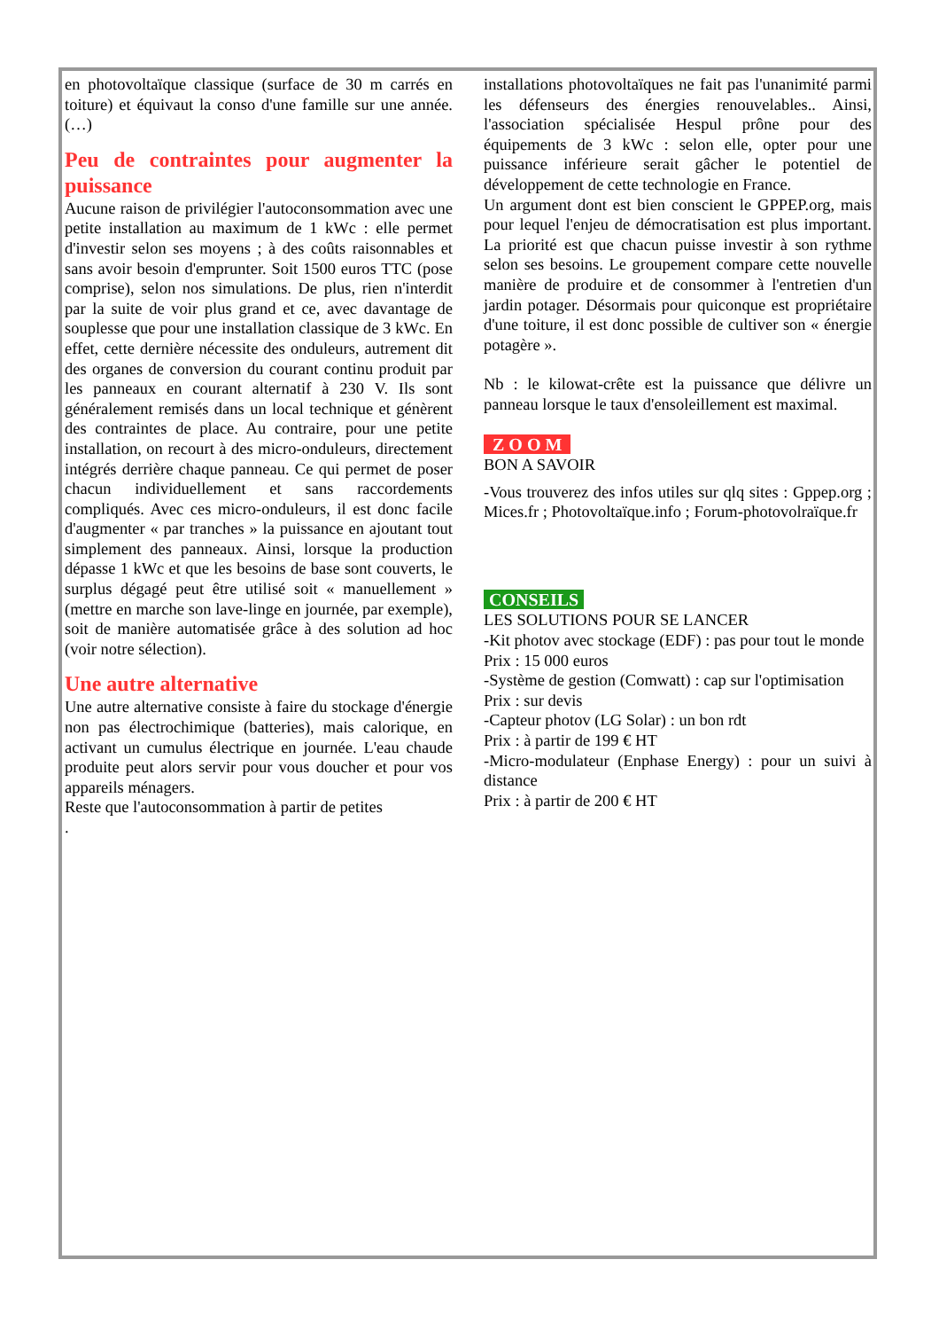en photovoltaïque classique (surface de 30 m carrés en toiture) et équivaut la conso d'une famille sur une année. (…)
Peu de contraintes pour augmenter la puissance
Aucune raison de privilégier l'autoconsommation avec une petite installation au maximum de 1 kWc : elle permet d'investir selon ses moyens ; à des coûts raisonnables et sans avoir besoin d'emprunter. Soit 1500 euros TTC (pose comprise), selon nos simulations. De plus, rien n'interdit par la suite de voir plus grand et ce, avec davantage de souplesse que pour une installation classique de 3 kWc. En effet, cette dernière nécessite des onduleurs, autrement dit des organes de conversion du courant continu produit par les panneaux en courant alternatif à 230 V. Ils sont généralement remisés dans un local technique et génèrent des contraintes de place. Au contraire, pour une petite installation, on recourt à des micro-onduleurs, directement intégrés derrière chaque panneau. Ce qui permet de poser chacun individuellement et sans raccordements compliqués. Avec ces micro-onduleurs, il est donc facile d'augmenter « par tranches » la puissance en ajoutant tout simplement des panneaux. Ainsi, lorsque la production dépasse 1 kWc et que les besoins de base sont couverts, le surplus dégagé peut être utilisé soit « manuellement » (mettre en marche son lave-linge en journée, par exemple), soit de manière automatisée grâce à des solution ad hoc (voir notre sélection).
Une autre alternative
Une autre alternative consiste à faire du stockage d'énergie non pas électrochimique (batteries), mais calorique, en activant un cumulus électrique en journée. L'eau chaude produite peut alors servir pour vous doucher et pour vos appareils ménagers.
Reste que l'autoconsommation à partir de petites
.
installations photovoltaïques ne fait pas l'unanimité parmi les défenseurs des énergies renouvelables.. Ainsi, l'association spécialisée Hespul prône pour des équipements de 3 kWc : selon elle, opter pour une puissance inférieure serait gâcher le potentiel de développement de cette technologie en France.
Un argument dont est bien conscient le GPPEP.org, mais pour lequel l'enjeu de démocratisation est plus important. La priorité est que chacun puisse investir à son rythme selon ses besoins. Le groupement compare cette nouvelle manière de produire et de consommer à l'entretien d'un jardin potager. Désormais pour quiconque est propriétaire d'une toiture, il est donc possible de cultiver son « énergie potagère ».
Nb : le kilowat-crête est la puissance que délivre un panneau lorsque le taux d'ensoleillement est maximal.
Z O O M
BON A SAVOIR
-Vous trouverez des infos utiles sur qlq sites : Gppep.org ; Mices.fr ; Photovoltaïque.info ; Forum-photovolraïque.fr
CONSEILS
LES SOLUTIONS POUR SE LANCER
-Kit photov avec stockage (EDF) : pas pour tout le monde
Prix : 15 000 euros
-Système de gestion (Comwatt) : cap sur l'optimisation
Prix : sur devis
-Capteur photov (LG Solar) : un bon rdt
Prix : à partir de 199 € HT
-Micro-modulateur (Enphase Energy) : pour un suivi à distance
Prix : à partir de 200 € HT